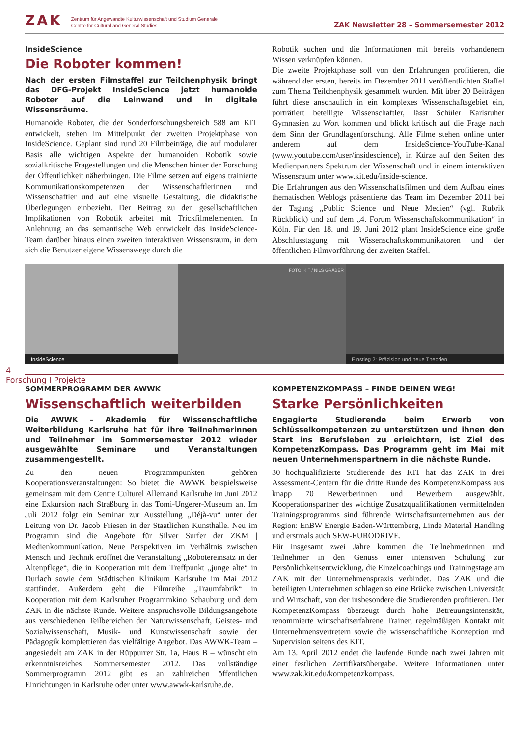ZAK Zentrum für Angewandte Kulturwissenschaft und Studium Generale
Centre for Cultural and General Studies
ZAK Newsletter 28 – Sommersemester 2012
InsideScience
Die Roboter kommen!
Nach der ersten Filmstaffel zur Teilchenphysik bringt das DFG-Projekt InsideScience jetzt humanoide Roboter auf die Leinwand und in digitale Wissensräume.
Humanoide Roboter, die der Sonderforschungsbereich 588 am KIT entwickelt, stehen im Mittelpunkt der zweiten Projektphase von InsideScience. Geplant sind rund 20 Filmbeiträge, die auf modularer Basis alle wichtigen Aspekte der humanoiden Robotik sowie sozialkritische Fragestellungen und die Menschen hinter der Forschung der Öffentlichkeit näherbringen. Die Filme setzen auf eigens trainierte Kommunikationskompetenzen der Wissenschaftlerinnen und Wissenschaftler und auf eine visuelle Gestaltung, die didaktische Überlegungen einbezieht. Der Beitrag zu den gesellschaftlichen Implikationen von Robotik arbeitet mit Trickfilmelementen. In Anlehnung an das semantische Web entwickelt das InsideScience-Team darüber hinaus einen zweiten interaktiven Wissensraum, in dem sich die Benutzer eigene Wissenswege durch die
Robotik suchen und die Informationen mit bereits vorhandenem Wissen verknüpfen können.
Die zweite Projektphase soll von den Erfahrungen profitieren, die während der ersten, bereits im Dezember 2011 veröffentlichten Staffel zum Thema Teilchenphysik gesammelt wurden. Mit über 20 Beiträgen führt diese anschaulich in ein komplexes Wissenschaftsgebiet ein, porträtiert beteiligte Wissenschaftler, lässt Schüler Karlsruher Gymnasien zu Wort kommen und blickt kritisch auf die Frage nach dem Sinn der Grundlagenforschung. Alle Filme stehen online unter anderem auf dem InsideScience-YouTube-Kanal (www.youtube.com/user/insidescience), in Kürze auf den Seiten des Medienpartners Spektrum der Wissenschaft und in einem interaktiven Wissensraum unter www.kit.edu/inside-science.
Die Erfahrungen aus den Wissenschaftsfilmen und dem Aufbau eines thematischen Weblogs präsentierte das Team im Dezember 2011 bei der Tagung „Public Science und Neue Medien“ (vgl. Rubrik Rückblick) und auf dem „4. Forum Wissenschaftskommunikation“ in Köln. Für den 18. und 19. Juni 2012 plant InsideScience eine große Abschlusstagung mit Wissenschaftskommunikatoren und der öffentlichen Filmvorführung der zweiten Staffel.
InsideScience
FOTO: KIT / NILS GRÄBER
Einstieg 2: Präzision und neue Theorien
4
Forschung I Projekte
SOMMERPROGRAMM DER AWWK
Wissenschaftlich weiterbilden
Die AWWK – Akademie für Wissenschaftliche Weiterbildung Karlsruhe hat für ihre Teilnehmerinnen und Teilnehmer im Sommersemester 2012 wieder ausgewählte Seminare und Veranstaltungen zusammengestellt.
Zu den neuen Programmpunkten gehören Kooperationsveranstaltungen: So bietet die AWWK beispielsweise gemeinsam mit dem Centre Culturel Allemand Karlsruhe im Juni 2012 eine Exkursion nach Straßburg in das Tomi-Ungerer-Museum an. Im Juli 2012 folgt ein Seminar zur Ausstellung „Déjà-vu“ unter der Leitung von Dr. Jacob Friesen in der Staatlichen Kunsthalle. Neu im Programm sind die Angebote für Silver Surfer der ZKM | Medienkommunikation. Neue Perspektiven im Verhältnis zwischen Mensch und Technik eröffnet die Veranstaltung „Robotereinsatz in der Altenpflege“, die in Kooperation mit dem Treffpunkt „junge alte“ in Durlach sowie dem Städtischen Klinikum Karlsruhe im Mai 2012 stattfindet. Außerdem geht die Filmreihe „Traumfabrik“ in Kooperation mit dem Karlsruher Programmkino Schauburg und dem ZAK in die nächste Runde. Weitere anspruchsvolle Bildungsangebote aus verschiedenen Teilbereichen der Naturwissenschaft, Geistes- und Sozialwissenschaft, Musik- und Kunstwissenschaft sowie der Pädagogik komplettieren das vielfältige Angebot. Das AWWK-Team – angesiedelt am ZAK in der Rüppurrer Str. 1a, Haus B – wünscht ein erkenntnisreiches Sommersemester 2012. Das vollständige Sommerprogramm 2012 gibt es an zahlreichen öffentlichen Einrichtungen in Karlsruhe oder unter www.awwk-karlsruhe.de.
KOMPETENZKOMPASS – FINDE DEINEN WEG!
Starke Persönlichkeiten
Engagierte Studierende beim Erwerb von Schlüsselkompetenzen zu unterstützen und ihnen den Start ins Berufsleben zu erleichtern, ist Ziel des KompetenzKompass. Das Programm geht im Mai mit neuen Unternehmenspartnern in die nächste Runde.
30 hochqualifizierte Studierende des KIT hat das ZAK in drei Assessment-Centern für die dritte Runde des KompetenzKompass aus knapp 70 Bewerberinnen und Bewerbern ausgewählt. Kooperationspartner des wichtige Zusatzqualifikationen vermittelnden Trainingsprogramms sind führende Wirtschaftsunternehmen aus der Region: EnBW Energie Baden-Württemberg, Linde Material Handling und erstmals auch SEW-EURODRIVE.
Für insgesamt zwei Jahre kommen die Teilnehmerinnen und Teilnehmer in den Genuss einer intensiven Schulung zur Persönlichkeitsentwicklung, die Einzelcoachings und Trainingstage am ZAK mit der Unternehmenspraxis verbindet. Das ZAK und die beteiligten Unternehmen schlagen so eine Brücke zwischen Universität und Wirtschaft, von der insbesondere die Studierenden profitieren. Der KompetenzKompass überzeugt durch hohe Betreuungsintensität, renommierte wirtschaftserfahrene Trainer, regelmäßigen Kontakt mit Unternehmensvertretern sowie die wissenschaftliche Konzeption und Supervision seitens des KIT.
Am 13. April 2012 endet die laufende Runde nach zwei Jahren mit einer festlichen Zertifikatsübergabe. Weitere Informationen unter www.zak.kit.edu/kompetenzkompass.